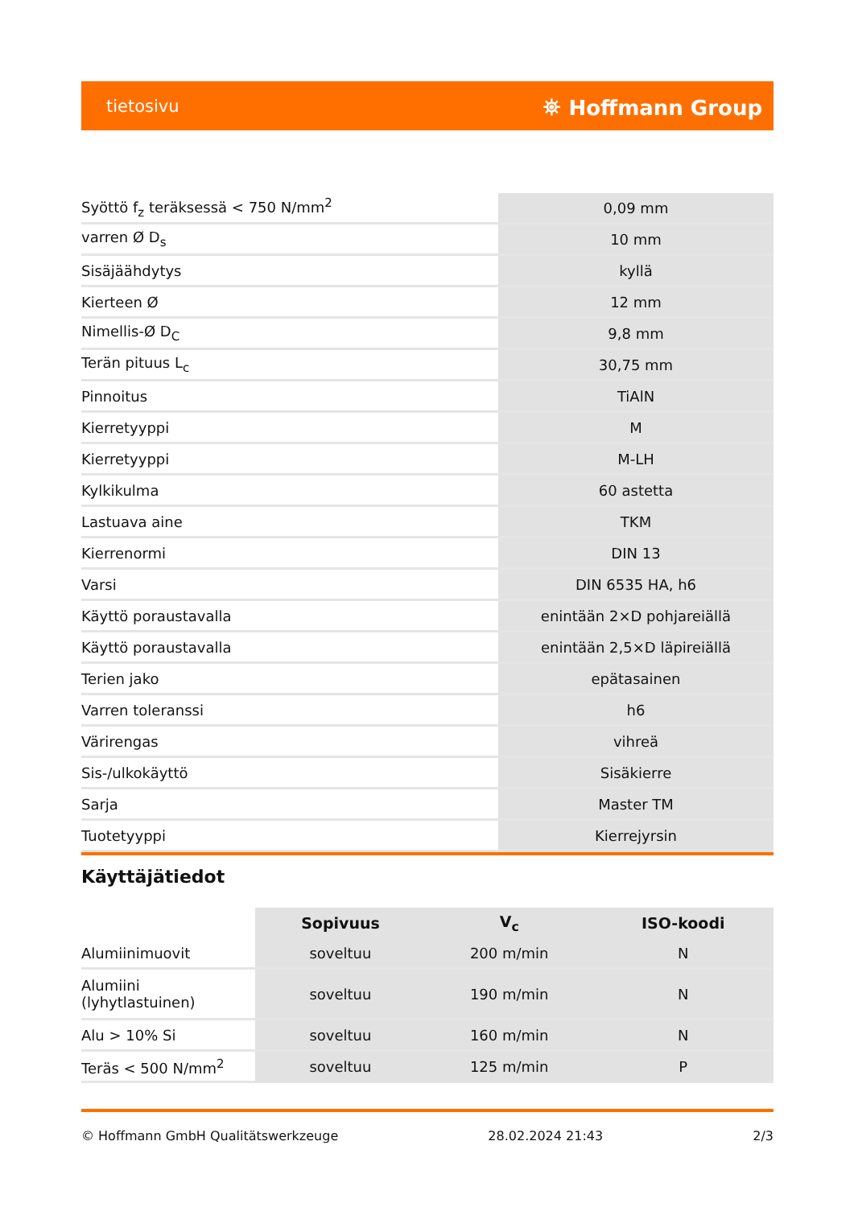tietosivu ⛯ Hoffmann Group
| Syöttö f<sub>z</sub> teräksessä < 750 N/mm<sup>2</sup> | 0,09 mm |
| varren Ø D<sub>s</sub> | 10 mm |
| Sisäjäähdytys | kyllä |
| Kierteen Ø | 12 mm |
| Nimellis-Ø D<sub>C</sub> | 9,8 mm |
| Terän pituus L<sub>c</sub> | 30,75 mm |
| Pinnoitus | TiAlN |
| Kierretyyppi | M |
| Kierretyyppi | M-LH |
| Kylkikulma | 60 astetta |
| Lastuava aine | TKM |
| Kierrenormi | DIN 13 |
| Varsi | DIN 6535 HA, h6 |
| Käyttö poraustavalla | enintään 2×D pohjareiällä |
| Käyttö poraustavalla | enintään 2,5×D läpireiällä |
| Terien jako | epätasainen |
| Varren toleranssi | h6 |
| Värirengas | vihreä |
| Sis-/ulkokäyttö | Sisäkierre |
| Sarja | Master TM |
| Tuotetyyppi | Kierrejyrsin |
Käyttäjätiedot
| | Sopivuus | V<sub>c</sub> | ISO-koodi |
| --- | --- | --- | --- |
| Alumiinimuovit | soveltuu | 200 m/min | N |
| Alumiini (lyhytlastuinen) | soveltuu | 190 m/min | N |
| Alu > 10% Si | soveltuu | 160 m/min | N |
| Teräs < 500 N/mm<sup>2</sup> | soveltuu | 125 m/min | P |
© Hoffmann GmbH Qualitätswerkzeuge 28.02.2024 21:43 2/3